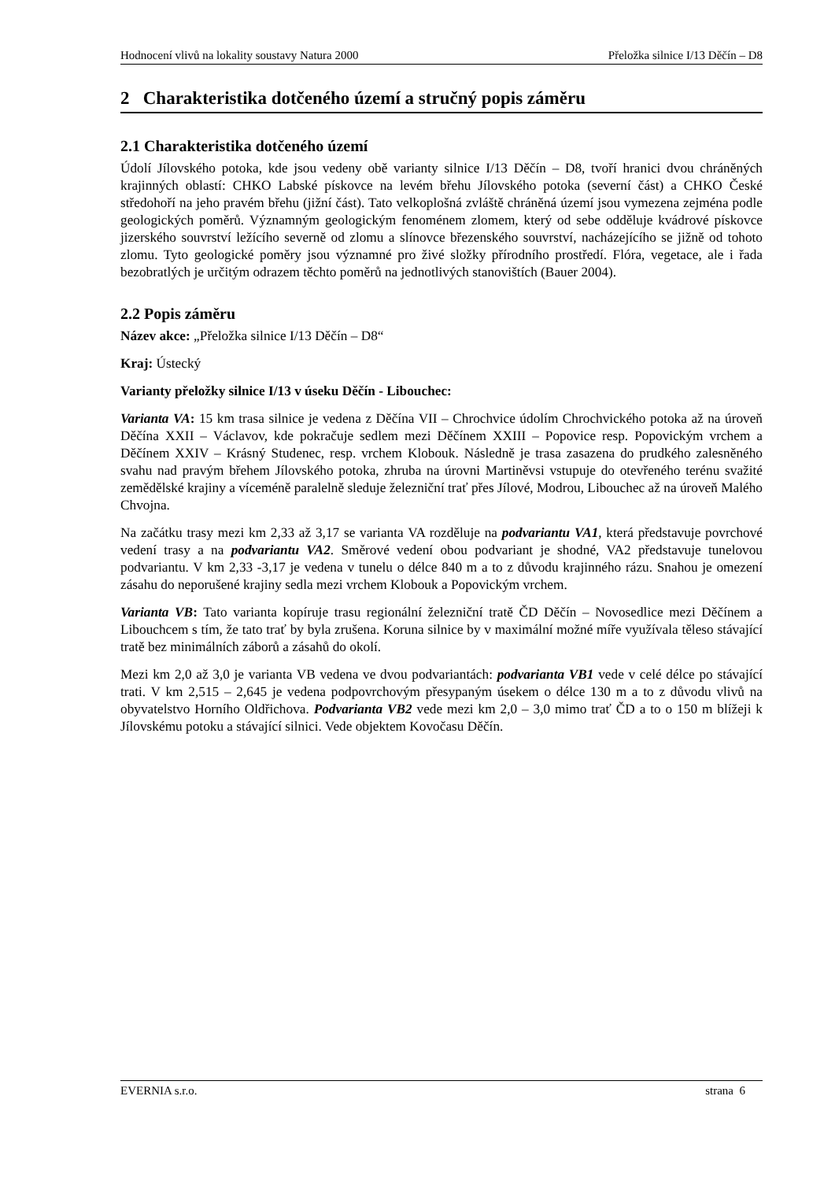Hodnocení vlivů na lokality soustavy Natura 2000 Přeložka silnice I/13 Děčín – D8
2 Charakteristika dotčeného území a stručný popis záměru
2.1 Charakteristika dotčeného území
Údolí Jílovského potoka, kde jsou vedeny obě varianty silnice I/13 Děčín – D8, tvoří hranici dvou chráněných krajinných oblastí: CHKO Labské pískovce na levém břehu Jílovského potoka (severní část) a CHKO České středohoří na jeho pravém břehu (jižní část). Tato velkoplošná zvláště chráněná území jsou vymezena zejména podle geologických poměrů. Významným geologickým fenoménem zlomem, který od sebe odděluje kvádrové pískovce jizerského souvrství ležícího severně od zlomu a slínovce březenského souvrství, nacházejícího se jižně od tohoto zlomu. Tyto geologické poměry jsou významné pro živé složky přírodního prostředí. Flóra, vegetace, ale i řada bezobratlých je určitým odrazem těchto poměrů na jednotlivých stanovištích (Bauer 2004).
2.2 Popis záměru
Název akce: „Přeložka silnice I/13 Děčín – D8“
Kraj: Ústecký
Varianty přeložky silnice I/13 v úseku Děčín - Libouchec:
Varianta VA: 15 km trasa silnice je vedena z Děčína VII – Chrochvice údolím Chrochvického potoka až na úroveň Děčína XXII – Václavov, kde pokračuje sedlem mezi Děčínem XXIII – Popovice resp. Popovickým vrchem a Děčínem XXIV – Krásný Studenec, resp. vrchem Klobouk. Následně je trasa zasazena do prudkého zalesněného svahu nad pravým břehem Jílovského potoka, zhruba na úrovni Martiněvsi vstupuje do otevřeného terénu svažité zemědělské krajiny a víceméně paralelně sleduje železniční trať přes Jílové, Modrou, Libouchec až na úroveň Malého Chvojna.
Na začátku trasy mezi km 2,33 až 3,17 se varianta VA rozděluje na podvariantu VA1, která představuje povrchové vedení trasy a na podvariantu VA2. Směrové vedení obou podvariant je shodné, VA2 představuje tunelovou podvariantu. V km 2,33 -3,17 je vedena v tunelu o délce 840 m a to z důvodu krajinného rázu. Snahou je omezení zásahu do neporušené krajiny sedla mezi vrchem Klobouk a Popovickým vrchem.
Varianta VB: Tato varianta kopíruje trasu regionální železniční tratě ČD Děčín – Novosedlice mezi Děčínem a Libouchcem s tím, že tato trať by byla zrušena. Koruna silnice by v maximální možné míře využívala těleso stávající tratě bez minimálních záborů a zásahů do okolí.
Mezi km 2,0 až 3,0 je varianta VB vedena ve dvou podvariantách: podvarianta VB1 vede v celé délce po stávající trati. V km 2,515 – 2,645 je vedena podpovrchovým přesypaným úsekem o délce 130 m a to z důvodu vlivů na obyvatelstvo Horního Oldřichova. Podvarianta VB2 vede mezi km 2,0 – 3,0 mimo trať ČD a to o 150 m blížeji k Jílovskému potoku a stávající silnici. Vede objektem Kovočasu Děčín.
EVERNIA s.r.o. strana 6